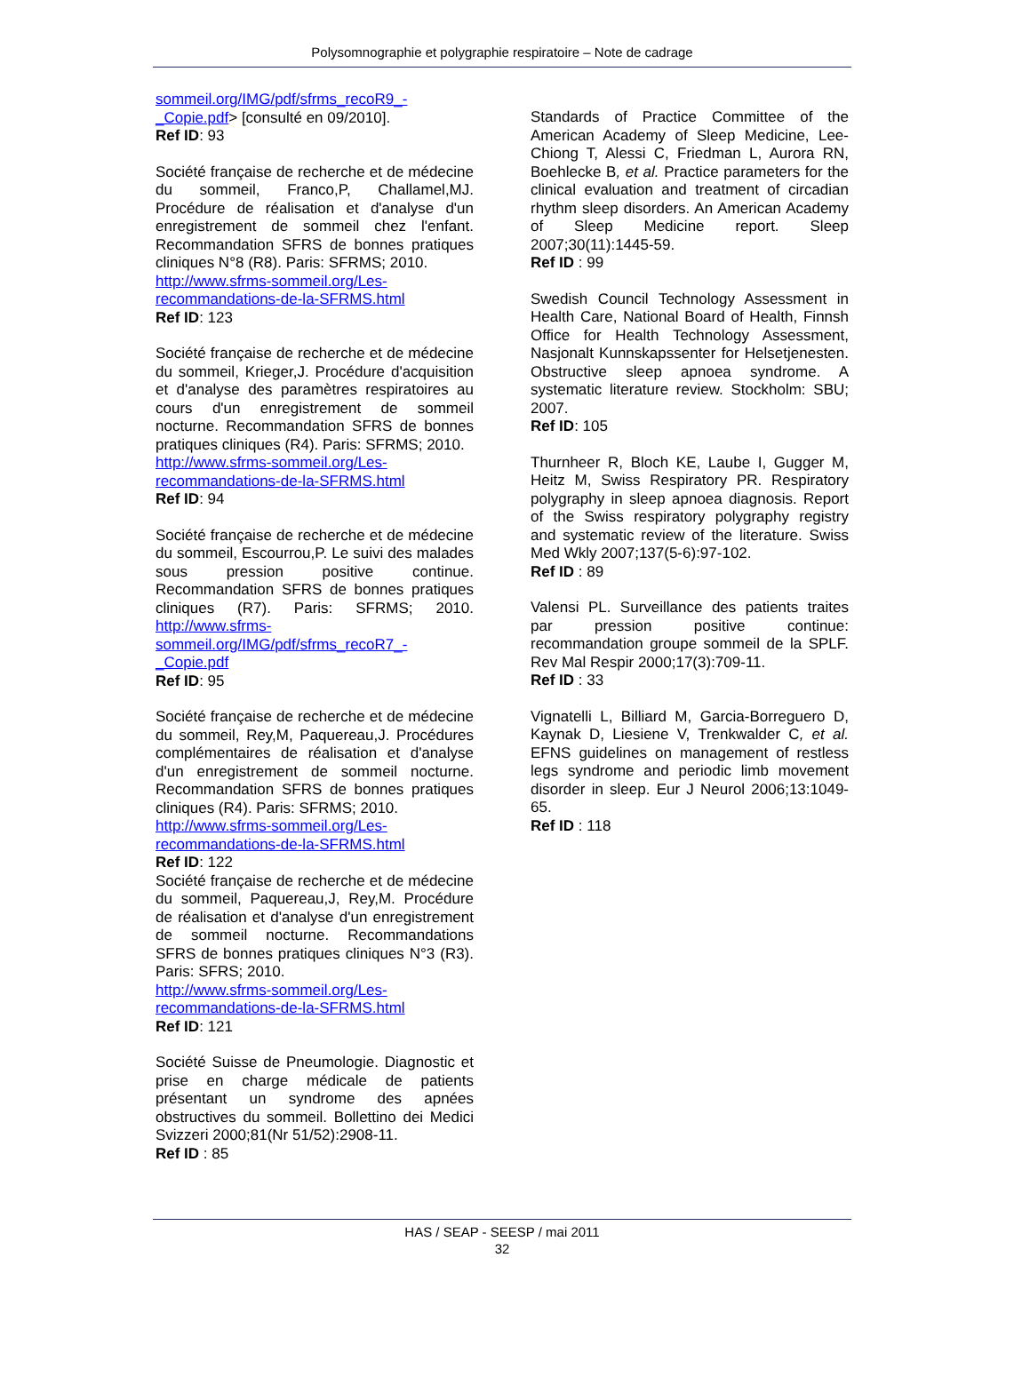Polysomnographie et polygraphie respiratoire – Note de cadrage
sommeil.org/IMG/pdf/sfrms_recoR9_-_Copie.pdf> [consulté en 09/2010].
Ref ID: 93
Société française de recherche et de médecine du sommeil, Franco,P, Challamel,MJ. Procédure de réalisation et d'analyse d'un enregistrement de sommeil chez l'enfant. Recommandation SFRS de bonnes pratiques cliniques N°8 (R8). Paris: SFRMS; 2010.
http://www.sfrms-sommeil.org/Les-recommandations-de-la-SFRMS.html
Ref ID: 123
Société française de recherche et de médecine du sommeil, Krieger,J. Procédure d'acquisition et d'analyse des paramètres respiratoires au cours d'un enregistrement de sommeil nocturne. Recommandation SFRS de bonnes pratiques cliniques (R4). Paris: SFRMS; 2010.
http://www.sfrms-sommeil.org/Les-recommandations-de-la-SFRMS.html
Ref ID: 94
Société française de recherche et de médecine du sommeil, Escourrou,P. Le suivi des malades sous pression positive continue. Recommandation SFRS de bonnes pratiques cliniques (R7). Paris: SFRMS; 2010. http://www.sfrms-sommeil.org/IMG/pdf/sfrms_recoR7_-_Copie.pdf
Ref ID: 95
Société française de recherche et de médecine du sommeil, Rey,M, Paquereau,J. Procédures complémentaires de réalisation et d'analyse d'un enregistrement de sommeil nocturne. Recommandation SFRS de bonnes pratiques cliniques (R4). Paris: SFRMS; 2010.
http://www.sfrms-sommeil.org/Les-recommandations-de-la-SFRMS.html
Ref ID: 122
Société française de recherche et de médecine du sommeil, Paquereau,J, Rey,M. Procédure de réalisation et d'analyse d'un enregistrement de sommeil nocturne. Recommandations SFRS de bonnes pratiques cliniques N°3 (R3). Paris: SFRS; 2010.
http://www.sfrms-sommeil.org/Les-recommandations-de-la-SFRMS.html
Ref ID: 121
Société Suisse de Pneumologie. Diagnostic et prise en charge médicale de patients présentant un syndrome des apnées obstructives du sommeil. Bollettino dei Medici Svizzeri 2000;81(Nr 51/52):2908-11.
Ref ID : 85
Standards of Practice Committee of the American Academy of Sleep Medicine, Lee-Chiong T, Alessi C, Friedman L, Aurora RN, Boehlecke B, et al. Practice parameters for the clinical evaluation and treatment of circadian rhythm sleep disorders. An American Academy of Sleep Medicine report. Sleep 2007;30(11):1445-59.
Ref ID : 99
Swedish Council Technology Assessment in Health Care, National Board of Health, Finnsh Office for Health Technology Assessment, Nasjonalt Kunnskapssenter for Helsetjenesten. Obstructive sleep apnoea syndrome. A systematic literature review. Stockholm: SBU; 2007.
Ref ID: 105
Thurnheer R, Bloch KE, Laube I, Gugger M, Heitz M, Swiss Respiratory PR. Respiratory polygraphy in sleep apnoea diagnosis. Report of the Swiss respiratory polygraphy registry and systematic review of the literature. Swiss Med Wkly 2007;137(5-6):97-102.
Ref ID : 89
Valensi PL. Surveillance des patients traites par pression positive continue: recommandation groupe sommeil de la SPLF. Rev Mal Respir 2000;17(3):709-11.
Ref ID : 33
Vignatelli L, Billiard M, Garcia-Borreguero D, Kaynak D, Liesiene V, Trenkwalder C, et al. EFNS guidelines on management of restless legs syndrome and periodic limb movement disorder in sleep. Eur J Neurol 2006;13:1049-65.
Ref ID : 118
HAS / SEAP - SEESP / mai 2011
32